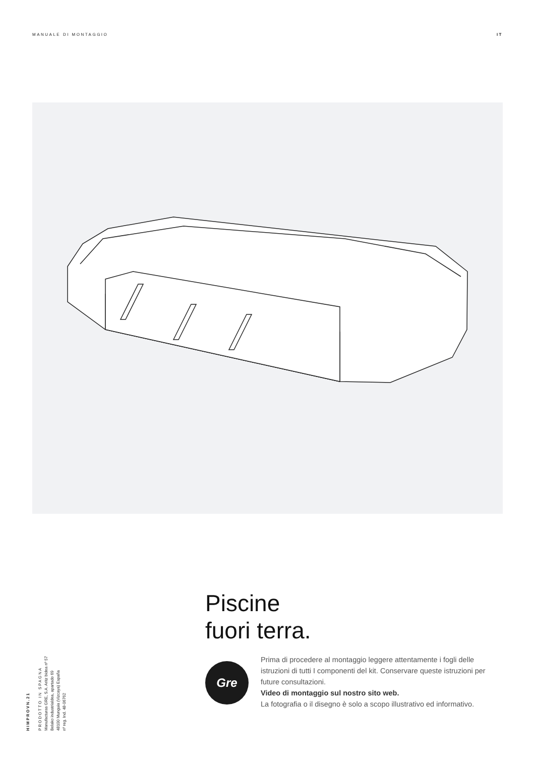MANUALE DI MONTAGGIO IT
HIMPROVN.21
PRODOTTO IN SPAGNA
Manufacturas GRE, S.A. Aritz bidea nº 57
Belako industrialdea, apartado 69
48100 Munguia (Vizcaya) España
nº reg. Ind. 48-06762
Piscine
fuori terra.
Gre
Prima di procedere al montaggio leggere attentamente i fogli delle istruzioni di tutti I componenti del kit. Conservare queste istruzioni per future consultazioni.
Video di montaggio sul nostro sito web.
La fotografia o il disegno è solo a scopo illustrativo ed informativo.